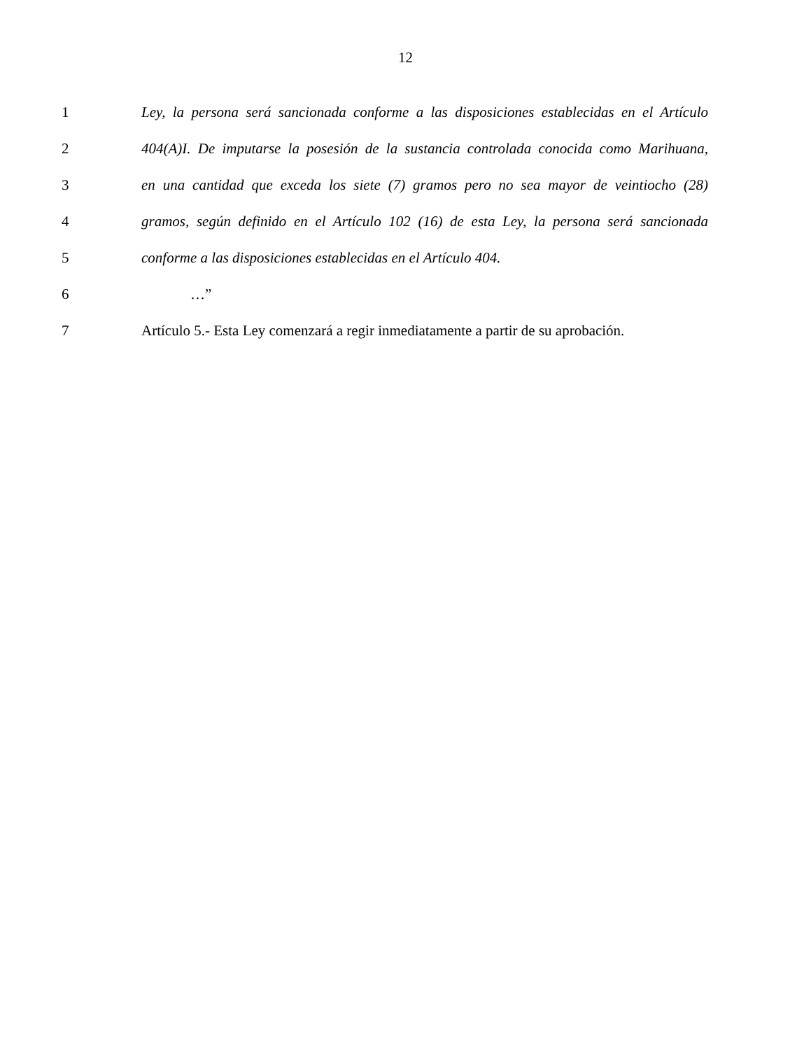12
1 Ley, la persona será sancionada conforme a las disposiciones establecidas en el Artículo
2 404(A)I. De imputarse la posesión de la sustancia controlada conocida como Marihuana,
3 en una cantidad que exceda los siete (7) gramos pero no sea mayor de veintiocho (28)
4 gramos, según definido en el Artículo 102 (16) de esta Ley, la persona será sancionada
5 conforme a las disposiciones establecidas en el Artículo 404.
6 …”
7 Artículo 5.- Esta Ley comenzará a regir inmediatamente a partir de su aprobación.